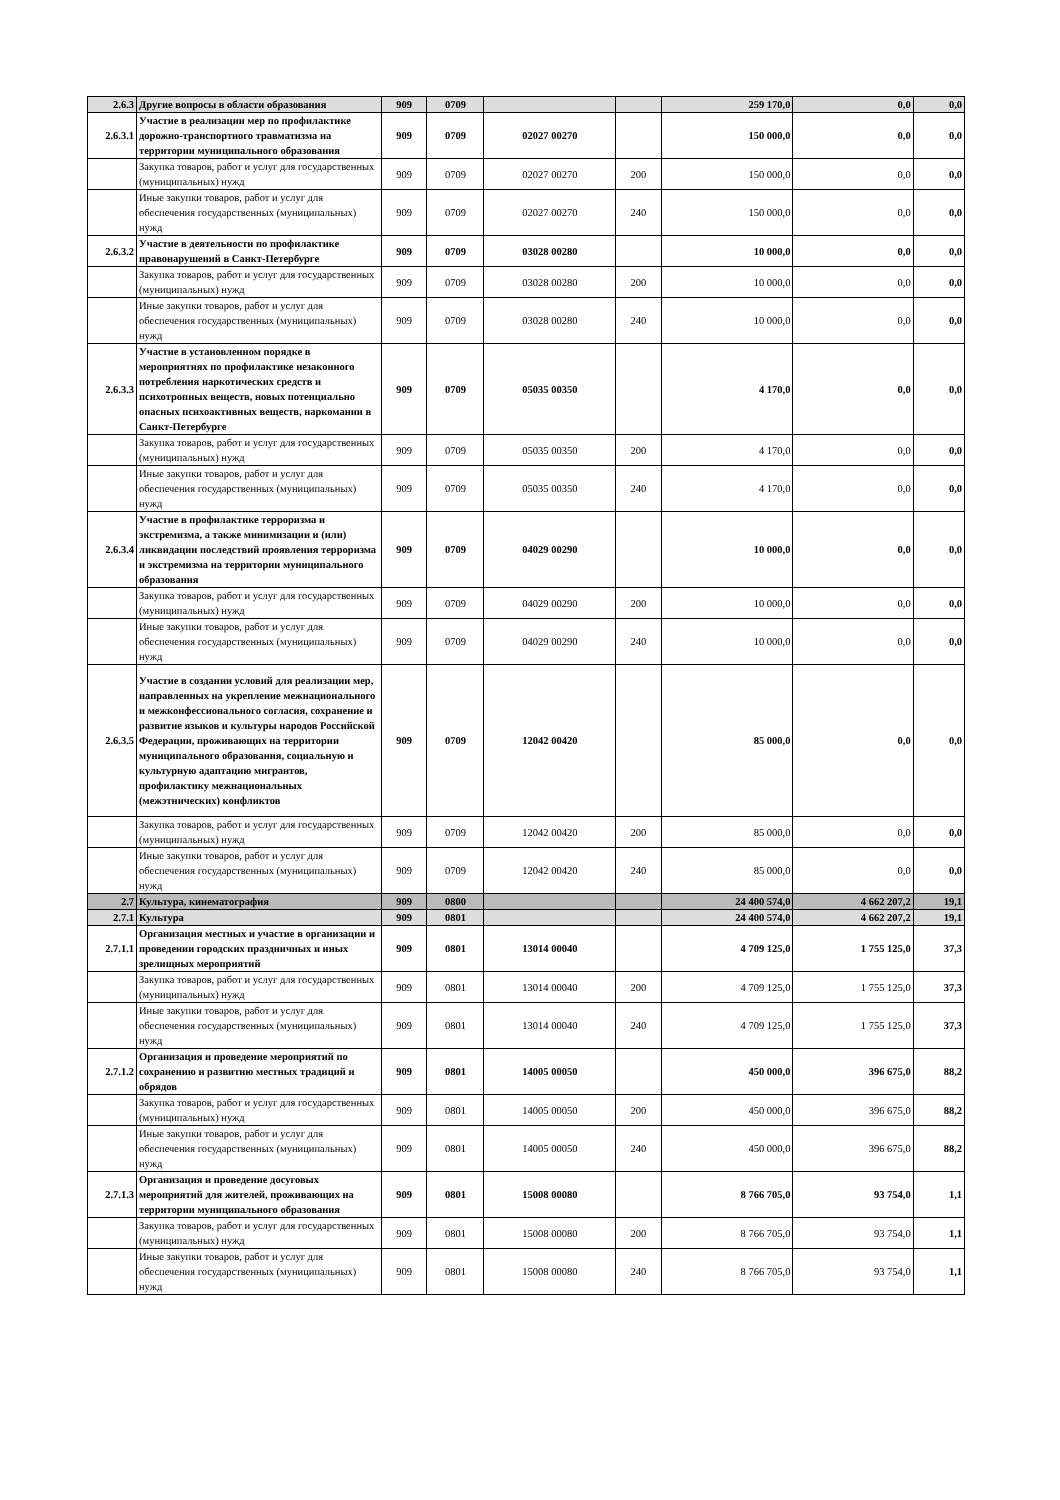| 2.6.3 | Другие вопросы в области образования | 909 | 0709 | | | 259 170,0 | 0,0 | 0,0 |
| 2.6.3.1 | Участие в реализации мер по профилактике дорожно-транспортного травматизма на территории муниципального образования | 909 | 0709 | 02027 00270 | | 150 000,0 | 0,0 | 0,0 |
| | Закупка товаров, работ и услуг для государственных (муниципальных) нужд | 909 | 0709 | 02027 00270 | 200 | 150 000,0 | 0,0 | 0,0 |
| | Иные закупки товаров, работ и услуг для обеспечения государственных (муниципальных) нужд | 909 | 0709 | 02027 00270 | 240 | 150 000,0 | 0,0 | 0,0 |
| 2.6.3.2 | Участие в деятельности по профилактике правонарушений в Санкт-Петербурге | 909 | 0709 | 03028 00280 | | 10 000,0 | 0,0 | 0,0 |
| | Закупка товаров, работ и услуг для государственных (муниципальных) нужд | 909 | 0709 | 03028 00280 | 200 | 10 000,0 | 0,0 | 0,0 |
| | Иные закупки товаров, работ и услуг для обеспечения государственных (муниципальных) нужд | 909 | 0709 | 03028 00280 | 240 | 10 000,0 | 0,0 | 0,0 |
| 2.6.3.3 | Участие в установленном порядке в мероприятиях по профилактике незаконного потребления наркотических средств и психотропных веществ, новых потенциально опасных психоактивных веществ, наркомании в Санкт-Петербурге | 909 | 0709 | 05035 00350 | | 4 170,0 | 0,0 | 0,0 |
| | Закупка товаров, работ и услуг для государственных (муниципальных) нужд | 909 | 0709 | 05035 00350 | 200 | 4 170,0 | 0,0 | 0,0 |
| | Иные закупки товаров, работ и услуг для обеспечения государственных (муниципальных) нужд | 909 | 0709 | 05035 00350 | 240 | 4 170,0 | 0,0 | 0,0 |
| 2.6.3.4 | Участие в профилактике терроризма и экстремизма, а также минимизации и (или) ликвидации последствий проявления терроризма и экстремизма на территории муниципального образования | 909 | 0709 | 04029 00290 | | 10 000,0 | 0,0 | 0,0 |
| | Закупка товаров, работ и услуг для государственных (муниципальных) нужд | 909 | 0709 | 04029 00290 | 200 | 10 000,0 | 0,0 | 0,0 |
| | Иные закупки товаров, работ и услуг для обеспечения государственных (муниципальных) нужд | 909 | 0709 | 04029 00290 | 240 | 10 000,0 | 0,0 | 0,0 |
| 2.6.3.5 | Участие в создании условий для реализации мер, направленных на укрепление межнационального и межконфессионального согласия, сохранение и развитие языков и культуры народов Российской Федерации, проживающих на территории муниципального образования, социальную и культурную адаптацию мигрантов, профилактику межнациональных (межэтнических) конфликтов | 909 | 0709 | 12042 00420 | | 85 000,0 | 0,0 | 0,0 |
| | Закупка товаров, работ и услуг для государственных (муниципальных) нужд | 909 | 0709 | 12042 00420 | 200 | 85 000,0 | 0,0 | 0,0 |
| | Иные закупки товаров, работ и услуг для обеспечения государственных (муниципальных) нужд | 909 | 0709 | 12042 00420 | 240 | 85 000,0 | 0,0 | 0,0 |
| 2.7 | Культура, кинематография | 909 | 0800 | | | 24 400 574,0 | 4 662 207,2 | 19,1 |
| 2.7.1 | Культура | 909 | 0801 | | | 24 400 574,0 | 4 662 207,2 | 19,1 |
| 2.7.1.1 | Организация местных и участие в организации и проведении городских праздничных и иных зрелищных мероприятий | 909 | 0801 | 13014 00040 | | 4 709 125,0 | 1 755 125,0 | 37,3 |
| | Закупка товаров, работ и услуг для государственных (муниципальных) нужд | 909 | 0801 | 13014 00040 | 200 | 4 709 125,0 | 1 755 125,0 | 37,3 |
| | Иные закупки товаров, работ и услуг для обеспечения государственных (муниципальных) нужд | 909 | 0801 | 13014 00040 | 240 | 4 709 125,0 | 1 755 125,0 | 37,3 |
| 2.7.1.2 | Организация и проведение мероприятий по сохранению и развитию местных традиций и обрядов | 909 | 0801 | 14005 00050 | | 450 000,0 | 396 675,0 | 88,2 |
| | Закупка товаров, работ и услуг для государственных (муниципальных) нужд | 909 | 0801 | 14005 00050 | 200 | 450 000,0 | 396 675,0 | 88,2 |
| | Иные закупки товаров, работ и услуг для обеспечения государственных (муниципальных) нужд | 909 | 0801 | 14005 00050 | 240 | 450 000,0 | 396 675,0 | 88,2 |
| 2.7.1.3 | Организация и проведение досуговых мероприятий для жителей, проживающих на территории муниципального образования | 909 | 0801 | 15008 00080 | | 8 766 705,0 | 93 754,0 | 1,1 |
| | Закупка товаров, работ и услуг для государственных (муниципальных) нужд | 909 | 0801 | 15008 00080 | 200 | 8 766 705,0 | 93 754,0 | 1,1 |
| | Иные закупки товаров, работ и услуг для обеспечения государственных (муниципальных) нужд | 909 | 0801 | 15008 00080 | 240 | 8 766 705,0 | 93 754,0 | 1,1 |